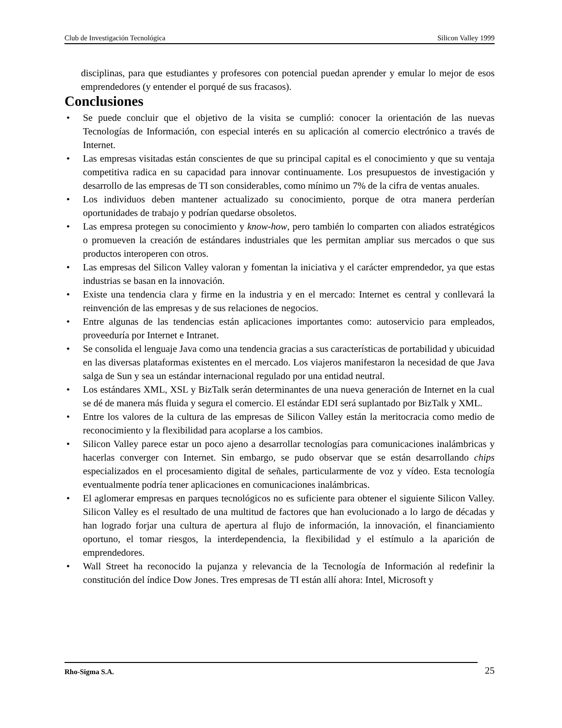Club de Investigación Tecnológica Silicon Valley 1999
disciplinas, para que estudiantes y profesores con potencial puedan aprender y emular lo mejor de esos emprendedores (y entender el porqué de sus fracasos).
Conclusiones
• Se puede concluir que el objetivo de la visita se cumplió: conocer la orientación de las nuevas Tecnologías de Información, con especial interés en su aplicación al comercio electrónico a través de Internet.
• Las empresas visitadas están conscientes de que su principal capital es el conocimiento y que su ventaja competitiva radica en su capacidad para innovar continuamente. Los presupuestos de investigación y desarrollo de las empresas de TI son considerables, como mínimo un 7% de la cifra de ventas anuales.
• Los individuos deben mantener actualizado su conocimiento, porque de otra manera perderían oportunidades de trabajo y podrían quedarse obsoletos.
• Las empresa protegen su conocimiento y know-how, pero también lo comparten con aliados estratégicos o promueven la creación de estándares industriales que les permitan ampliar sus mercados o que sus productos interoperen con otros.
• Las empresas del Silicon Valley valoran y fomentan la iniciativa y el carácter emprendedor, ya que estas industrias se basan en la innovación.
• Existe una tendencia clara y firme en la industria y en el mercado: Internet es central y conllevará la reinvención de las empresas y de sus relaciones de negocios.
• Entre algunas de las tendencias están aplicaciones importantes como: autoservicio para empleados, proveeduría por Internet e Intranet.
• Se consolida el lenguaje Java como una tendencia gracias a sus características de portabilidad y ubicuidad en las diversas plataformas existentes en el mercado. Los viajeros manifestaron la necesidad de que Java salga de Sun y sea un estándar internacional regulado por una entidad neutral.
• Los estándares XML, XSL y BizTalk serán determinantes de una nueva generación de Internet en la cual se dé de manera más fluida y segura el comercio. El estándar EDI será suplantado por BizTalk y XML.
• Entre los valores de la cultura de las empresas de Silicon Valley están la meritocracia como medio de reconocimiento y la flexibilidad para acoplarse a los cambios.
• Silicon Valley parece estar un poco ajeno a desarrollar tecnologías para comunicaciones inalámbricas y hacerlas converger con Internet. Sin embargo, se pudo observar que se están desarrollando chips especializados en el procesamiento digital de señales, particularmente de voz y vídeo. Esta tecnología eventualmente podría tener aplicaciones en comunicaciones inalámbricas.
• El aglomerar empresas en parques tecnológicos no es suficiente para obtener el siguiente Silicon Valley. Silicon Valley es el resultado de una multitud de factores que han evolucionado a lo largo de décadas y han logrado forjar una cultura de apertura al flujo de información, la innovación, el financiamiento oportuno, el tomar riesgos, la interdependencia, la flexibilidad y el estímulo a la aparición de emprendedores.
• Wall Street ha reconocido la pujanza y relevancia de la Tecnología de Información al redefinir la constitución del índice Dow Jones. Tres empresas de TI están allí ahora: Intel, Microsoft y
Rho-Sigma S.A. 25